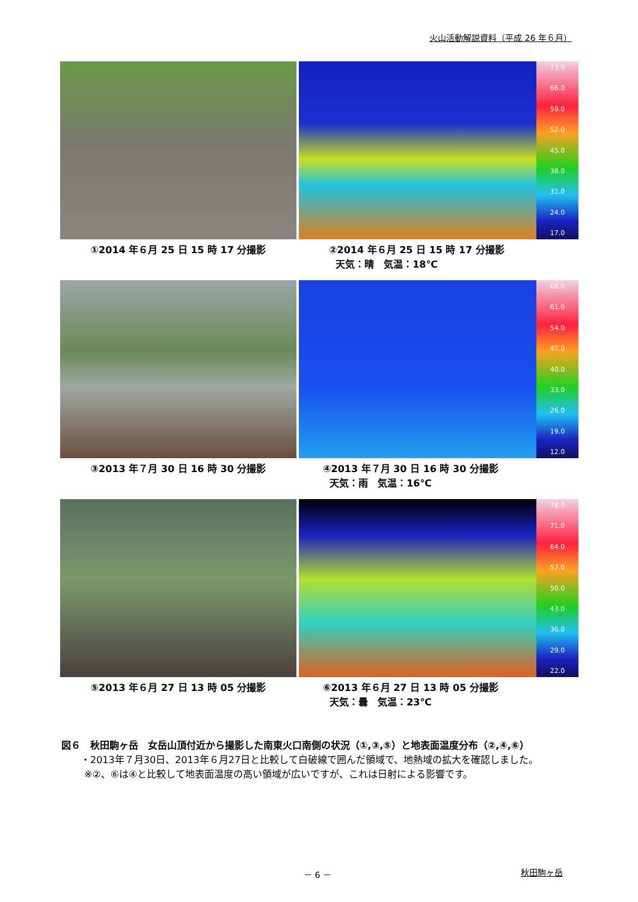火山活動解説資料（平成 26 年６月）
①2014 年６月 25 日 15 時 17 分撮影
73.0
66.0
59.0
52.0
45.0
38.0
31.0
24.0
17.0
②2014 年６月 25 日 15 時 17 分撮影
天気：晴　気温：18℃
③2013 年７月 30 日 16 時 30 分撮影
68.0
61.0
54.0
47.0
40.0
33.0
26.0
19.0
12.0
④2013 年７月 30 日 16 時 30 分撮影
天気：雨　気温：16℃
⑤2013 年６月 27 日 13 時 05 分撮影
78.0
71.0
64.0
57.0
50.0
43.0
36.0
29.0
22.0
⑥2013 年６月 27 日 13 時 05 分撮影
天気：曇　気温：23℃
図６　秋田駒ヶ岳　女岳山頂付近から撮影した南東火口南側の状況（①,③,⑤）と地表面温度分布（②,④,⑥）
・2013年７月30日、2013年６月27日と比較して白破線で囲んだ領域で、地熱域の拡大を確認しました。
※②、⑥は④と比較して地表面温度の高い領域が広いですが、これは日射による影響です。
－ 6 － 秋田駒ヶ岳